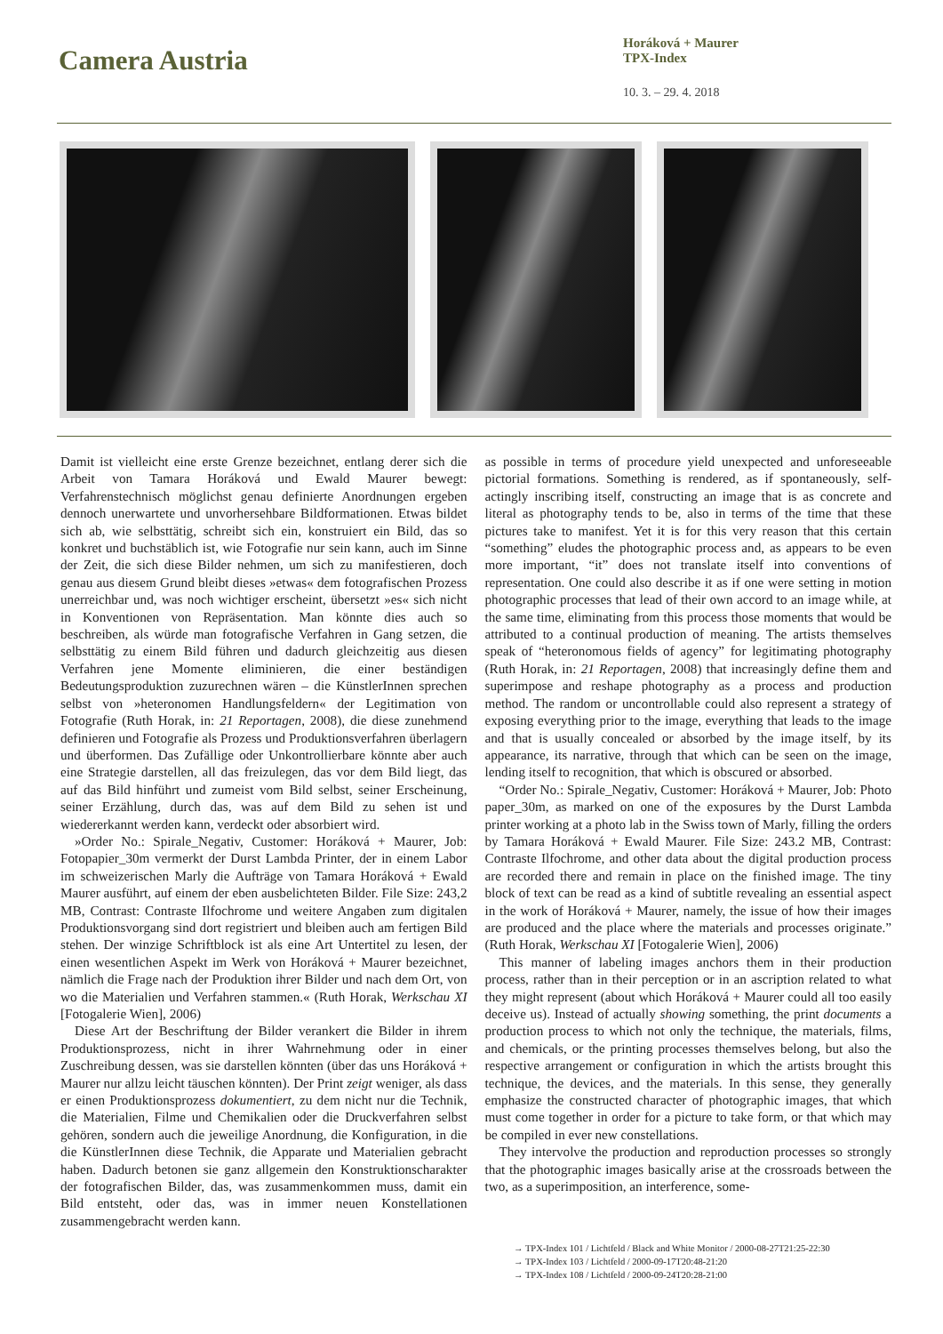Camera Austria
Horáková + Maurer
TPX-Index
10. 3. – 29. 4. 2018
Damit ist vielleicht eine erste Grenze bezeichnet, entlang derer sich die Arbeit von Tamara Horáková und Ewald Maurer bewegt: Verfahrenstechnisch möglichst genau definierte Anordnungen ergeben dennoch unerwartete und unvorhersehbare Bildformationen. Etwas bildet sich ab, wie selbsttätig, schreibt sich ein, konstruiert ein Bild, das so konkret und buchstäblich ist, wie Fotografie nur sein kann, auch im Sinne der Zeit, die sich diese Bilder nehmen, um sich zu manifestieren, doch genau aus diesem Grund bleibt dieses »etwas« dem fotografischen Prozess unerreichbar und, was noch wichtiger erscheint, übersetzt »es« sich nicht in Konventionen von Repräsentation. Man könnte dies auch so beschreiben, als würde man fotografische Verfahren in Gang setzen, die selbsttätig zu einem Bild führen und dadurch gleichzeitig aus diesen Verfahren jene Momente eliminieren, die einer beständigen Bedeutungsproduktion zuzurechnen wären – die KünstlerInnen sprechen selbst von »heteronomen Handlungsfeldern« der Legitimation von Fotografie (Ruth Horak, in: 21 Reportagen, 2008), die diese zunehmend definieren und Fotografie als Prozess und Produktionsverfahren überlagern und überformen. Das Zufällige oder Unkontrollierbare könnte aber auch eine Strategie darstellen, all das freizulegen, das vor dem Bild liegt, das auf das Bild hinführt und zumeist vom Bild selbst, seiner Erscheinung, seiner Erzählung, durch das, was auf dem Bild zu sehen ist und wiedererkannt werden kann, verdeckt oder absorbiert wird.
»Order No.: Spirale_Negativ, Customer: Horáková + Maurer, Job: Fotopapier_30m vermerkt der Durst Lambda Printer, der in einem Labor im schweizerischen Marly die Aufträge von Tamara Horáková + Ewald Maurer ausführt, auf einem der eben ausbelichteten Bilder. File Size: 243,2 MB, Contrast: Contraste Ilfochrome und weitere Angaben zum digitalen Produktionsvorgang sind dort registriert und bleiben auch am fertigen Bild stehen. Der winzige Schriftblock ist als eine Art Untertitel zu lesen, der einen wesentlichen Aspekt im Werk von Horáková + Maurer bezeichnet, nämlich die Frage nach der Produktion ihrer Bilder und nach dem Ort, von wo die Materialien und Verfahren stammen.« (Ruth Horak, Werkschau XI [Fotogalerie Wien], 2006)
Diese Art der Beschriftung der Bilder verankert die Bilder in ihrem Produktionsprozess, nicht in ihrer Wahrnehmung oder in einer Zuschreibung dessen, was sie darstellen könnten (über das uns Horáková + Maurer nur allzu leicht täuschen könnten). Der Print zeigt weniger, als dass er einen Produktionsprozess dokumentiert, zu dem nicht nur die Technik, die Materialien, Filme und Chemikalien oder die Druckverfahren selbst gehören, sondern auch die jeweilige Anordnung, die Konfiguration, in die die KünstlerInnen diese Technik, die Apparate und Materialien gebracht haben. Dadurch betonen sie ganz allgemein den Konstruktionscharakter der fotografischen Bilder, das, was zusammenkommen muss, damit ein Bild entsteht, oder das, was in immer neuen Konstellationen zusammengebracht werden kann.
as possible in terms of procedure yield unexpected and unforeseeable pictorial formations. Something is rendered, as if spontaneously, self-actingly inscribing itself, constructing an image that is as concrete and literal as photography tends to be, also in terms of the time that these pictures take to manifest. Yet it is for this very reason that this certain “something” eludes the photographic process and, as appears to be even more important, “it” does not translate itself into conventions of representation. One could also describe it as if one were setting in motion photographic processes that lead of their own accord to an image while, at the same time, eliminating from this process those moments that would be attributed to a continual production of meaning. The artists themselves speak of “heteronomous fields of agency” for legitimating photography (Ruth Horak, in: 21 Reportagen, 2008) that increasingly define them and superimpose and reshape photography as a process and production method. The random or uncontrollable could also represent a strategy of exposing everything prior to the image, everything that leads to the image and that is usually concealed or absorbed by the image itself, by its appearance, its narrative, through that which can be seen on the image, lending itself to recognition, that which is obscured or absorbed.
“Order No.: Spirale_Negativ, Customer: Horáková + Maurer, Job: Photo paper_30m, as marked on one of the exposures by the Durst Lambda printer working at a photo lab in the Swiss town of Marly, filling the orders by Tamara Horáková + Ewald Maurer. File Size: 243.2 MB, Contrast: Contraste Ilfochrome, and other data about the digital production process are recorded there and remain in place on the finished image. The tiny block of text can be read as a kind of subtitle revealing an essential aspect in the work of Horáková + Maurer, namely, the issue of how their images are produced and the place where the materials and processes originate.” (Ruth Horak, Werkschau XI [Fotogalerie Wien], 2006)
This manner of labeling images anchors them in their production process, rather than in their perception or in an ascription related to what they might represent (about which Horáková + Maurer could all too easily deceive us). Instead of actually showing something, the print documents a production process to which not only the technique, the materials, films, and chemicals, or the printing processes themselves belong, but also the respective arrangement or configuration in which the artists brought this technique, the devices, and the materials. In this sense, they generally emphasize the constructed character of photographic images, that which must come together in order for a picture to take form, or that which may be compiled in ever new constellations.
They intervolve the production and reproduction processes so strongly that the photographic images basically arise at the crossroads between the two, as a superimposition, an interference, some-
→ TPX-Index 101 / Lichtfeld / Black and White Monitor / 2000-08-27T21:25-22:30
→ TPX-Index 103 / Lichtfeld / 2000-09-17T20:48-21:20
→ TPX-Index 108 / Lichtfeld / 2000-09-24T20:28-21:00